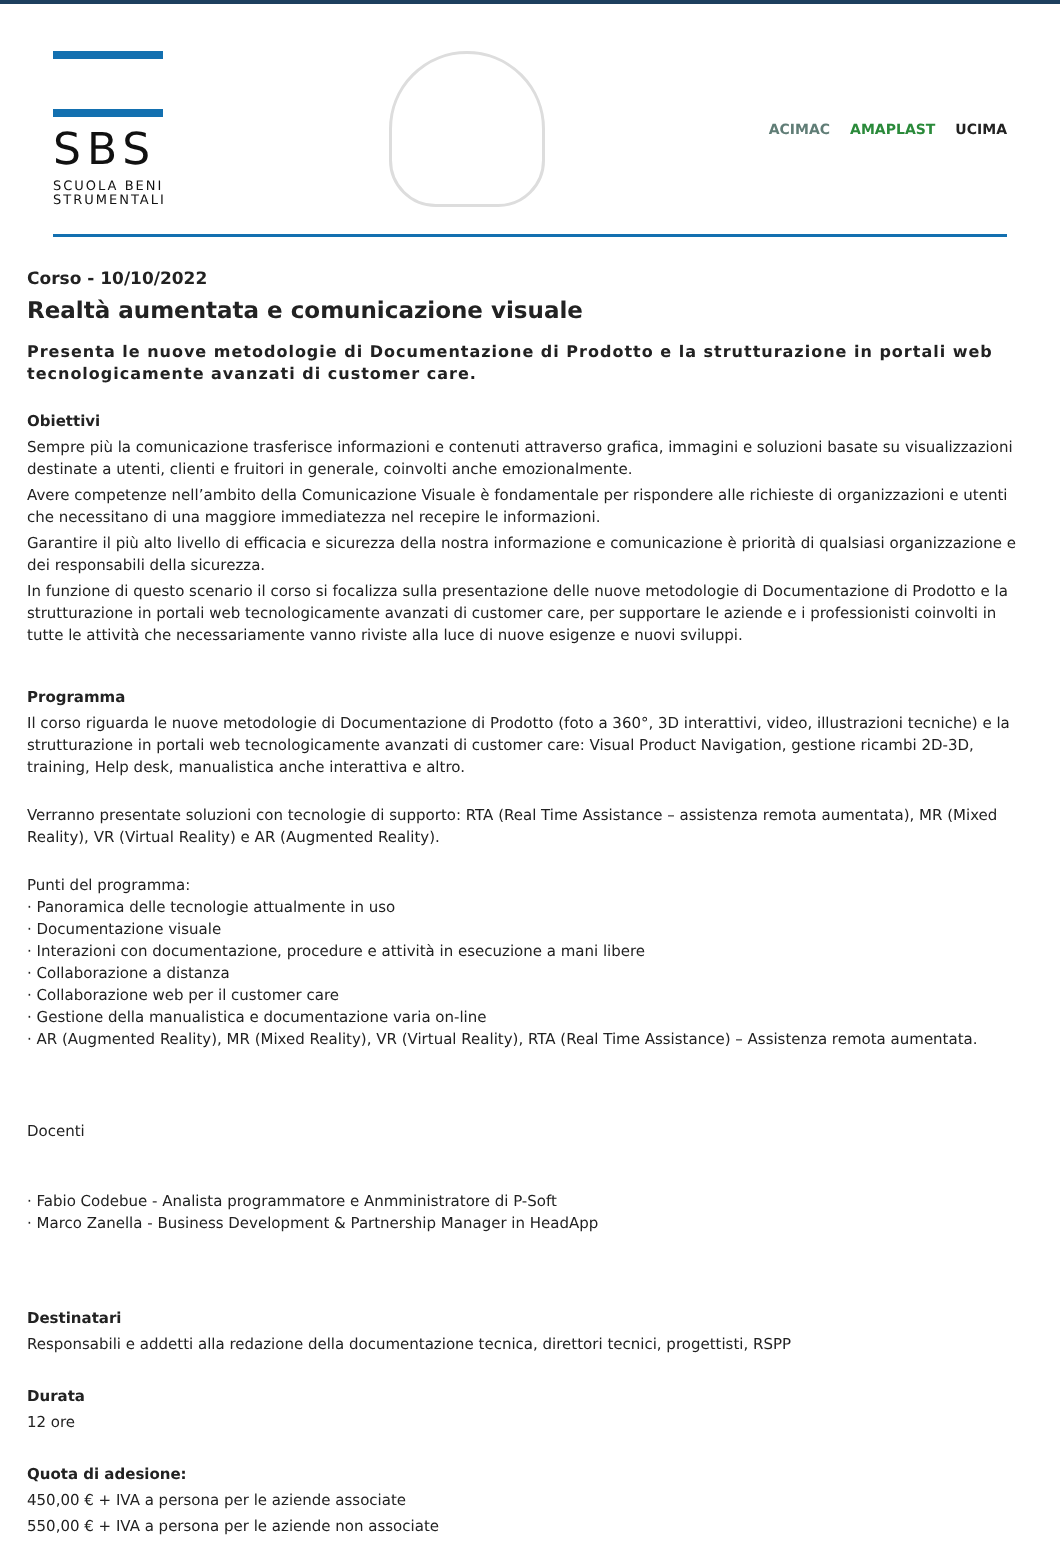SBS
SCUOLA BENI
STRUMENTALI
ACIMAC AMAPLAST UCIMA
Corso - 10/10/2022
Realtà aumentata e comunicazione visuale
Presenta le nuove metodologie di Documentazione di Prodotto e la strutturazione in portali web tecnologicamente avanzati di customer care.
Obiettivi
Sempre più la comunicazione trasferisce informazioni e contenuti attraverso grafica, immagini e soluzioni basate su visualizzazioni destinate a utenti, clienti e fruitori in generale, coinvolti anche emozionalmente.
Avere competenze nell’ambito della Comunicazione Visuale è fondamentale per rispondere alle richieste di organizzazioni e utenti che necessitano di una maggiore immediatezza nel recepire le informazioni.
Garantire il più alto livello di efficacia e sicurezza della nostra informazione e comunicazione è priorità di qualsiasi organizzazione e dei responsabili della sicurezza.
In funzione di questo scenario il corso si focalizza sulla presentazione delle nuove metodologie di Documentazione di Prodotto e la strutturazione in portali web tecnologicamente avanzati di customer care, per supportare le aziende e i professionisti coinvolti in tutte le attività che necessariamente vanno riviste alla luce di nuove esigenze e nuovi sviluppi.
Programma
Il corso riguarda le nuove metodologie di Documentazione di Prodotto (foto a 360°, 3D interattivi, video, illustrazioni tecniche) e la strutturazione in portali web tecnologicamente avanzati di customer care: Visual Product Navigation, gestione ricambi 2D-3D, training, Help desk, manualistica anche interattiva e altro.
Verranno presentate soluzioni con tecnologie di supporto: RTA (Real Time Assistance – assistenza remota aumentata), MR (Mixed Reality), VR (Virtual Reality) e AR (Augmented Reality).
Punti del programma:
· Panoramica delle tecnologie attualmente in uso
· Documentazione visuale
· Interazioni con documentazione, procedure e attività in esecuzione a mani libere
· Collaborazione a distanza
· Collaborazione web per il customer care
· Gestione della manualistica e documentazione varia on-line
· AR (Augmented Reality), MR (Mixed Reality), VR (Virtual Reality), RTA (Real Time Assistance) – Assistenza remota aumentata.
Docenti
· Fabio Codebue - Analista programmatore e Anmministratore di P-Soft
· Marco Zanella - Business Development & Partnership Manager in HeadApp
Destinatari
Responsabili e addetti alla redazione della documentazione tecnica, direttori tecnici, progettisti, RSPP
Durata
12 ore
Quota di adesione:
450,00 € + IVA a persona per le aziende associate
550,00 € + IVA a persona per le aziende non associate